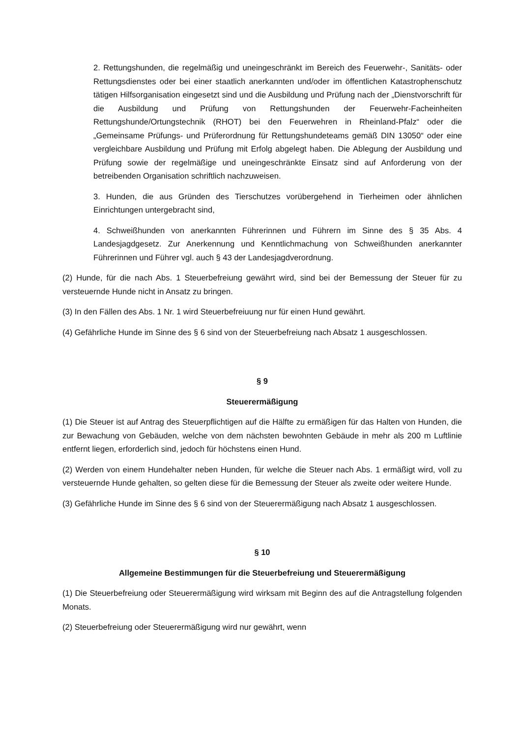2. Rettungshunden, die regelmäßig und uneingeschränkt im Bereich des Feuerwehr-, Sanitäts- oder Rettungsdienstes oder bei einer staatlich anerkannten und/oder im öffentlichen Katastrophenschutz tätigen Hilfsorganisation eingesetzt sind und die Ausbildung und Prüfung nach der „Dienstvorschrift für die Ausbildung und Prüfung von Rettungshunden der Feuerwehr-Facheinheiten Rettungshunde/Ortungstechnik (RHOT) bei den Feuerwehren in Rheinland-Pfalz“ oder die „Gemeinsame Prüfungs- und Prüferordnung für Rettungshundeteams gemäß DIN 13050“ oder eine vergleichbare Ausbildung und Prüfung mit Erfolg abgelegt haben. Die Ablegung der Ausbildung und Prüfung sowie der regelmäßige und uneingeschränkte Einsatz sind auf Anforderung von der betreibenden Organisation schriftlich nachzuweisen.
3. Hunden, die aus Gründen des Tierschutzes vorübergehend in Tierheimen oder ähnlichen Einrichtungen untergebracht sind,
4. Schweißhunden von anerkannten Führerinnen und Führern im Sinne des § 35 Abs. 4 Landesjagdgesetz. Zur Anerkennung und Kenntlichmachung von Schweißhunden anerkannter Führerinnen und Führer vgl. auch § 43 der Landesjagdverordnung.
(2) Hunde, für die nach Abs. 1 Steuerbefreiung gewährt wird, sind bei der Bemessung der Steuer für zu versteuernde Hunde nicht in Ansatz zu bringen.
(3) In den Fällen des Abs. 1 Nr. 1 wird Steuerbefreiuung nur für einen Hund gewährt.
(4) Gefährliche Hunde im Sinne des § 6 sind von der Steuerbefreiung nach Absatz 1 ausgeschlossen.
§ 9
Steuerermäßigung
(1) Die Steuer ist auf Antrag des Steuerpflichtigen auf die Hälfte zu ermäßigen für das Halten von Hunden, die zur Bewachung von Gebäuden, welche von dem nächsten bewohnten Gebäude in mehr als 200 m Luftlinie entfernt liegen, erforderlich sind, jedoch für höchstens einen Hund.
(2) Werden von einem Hundehalter neben Hunden, für welche die Steuer nach Abs. 1 ermäßigt wird, voll zu versteuernde Hunde gehalten, so gelten diese für die Bemessung der Steuer als zweite oder weitere Hunde.
(3) Gefährliche Hunde im Sinne des § 6 sind von der Steuerermäßigung nach Absatz 1 ausgeschlossen.
§ 10
Allgemeine Bestimmungen für die Steuerbefreiung und Steuerermäßigung
(1) Die Steuerbefreiung oder Steuerermäßigung wird wirksam mit Beginn des auf die Antragstellung folgenden Monats.
(2) Steuerbefreiung oder Steuerermäßigung wird nur gewährt, wenn